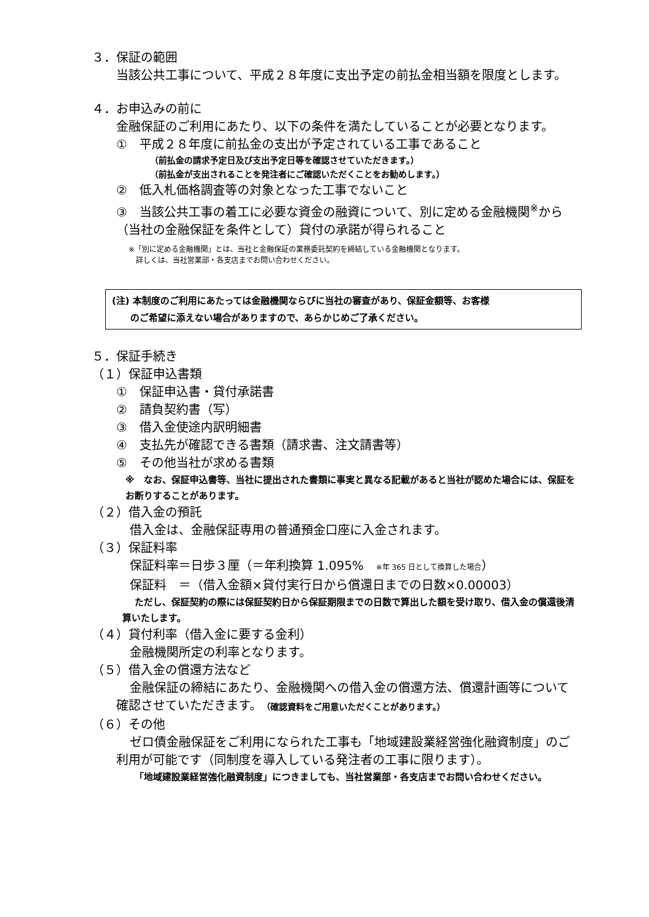３．保証の範囲
当該公共工事について、平成２８年度に支出予定の前払金相当額を限度とします。
４．お申込みの前に
金融保証のご利用にあたり、以下の条件を満たしていることが必要となります。
①　平成２８年度に前払金の支出が予定されている工事であること
（前払金の請求予定日及び支出予定日等を確認させていただきます。）
（前払金が支出されることを発注者にご確認いただくことをお勧めします。）
②　低入札価格調査等の対象となった工事でないこと
③　当該公共工事の着工に必要な資金の融資について、別に定める金融機関<sup>※</sup>から（当社の金融保証を条件として）貸付の承諾が得られること
※「別に定める金融機関」とは、当社と金融保証の業務委託契約を締結している金融機関となります。
　詳しくは、当社営業部・各支店までお問い合わせください。
(注) 本制度のご利用にあたっては金融機関ならびに当社の審査があり、保証金額等、お客様
　　のご希望に添えない場合がありますので、あらかじめご了承ください。
５．保証手続き
（１）保証申込書類
①　保証申込書・貸付承諾書
②　請負契約書（写）
③　借入金使途内訳明細書
④　支払先が確認できる書類（請求書、注文請書等）
⑤　その他当社が求める書類
※　なお、保証申込書等、当社に提出された書類に事実と異なる記載があると当社が認めた場合には、保証をお断りすることがあります。
（２）借入金の預託
借入金は、金融保証専用の普通預金口座に入金されます。
（３）保証料率
保証料率＝日歩３厘（＝年利換算 1.095%　※年 365 日として換算した場合）
保証料　＝（借入金額×貸付実行日から償還日までの日数×0.00003）
ただし、保証契約の際には保証契約日から保証期限までの日数で算出した額を受け取り、借入金の償還後清算いたします。
（４）貸付利率（借入金に要する金利）
金融機関所定の利率となります。
（５）借入金の償還方法など
金融保証の締結にあたり、金融機関への借入金の償還方法、償還計画等について確認させていただきます。（確認資料をご用意いただくことがあります。）
（６）その他
ゼロ債金融保証をご利用になられた工事も「地域建設業経営強化融資制度」のご利用が可能です（同制度を導入している発注者の工事に限ります）。
「地域建設業経営強化融資制度」につきましても、当社営業部・各支店までお問い合わせください。